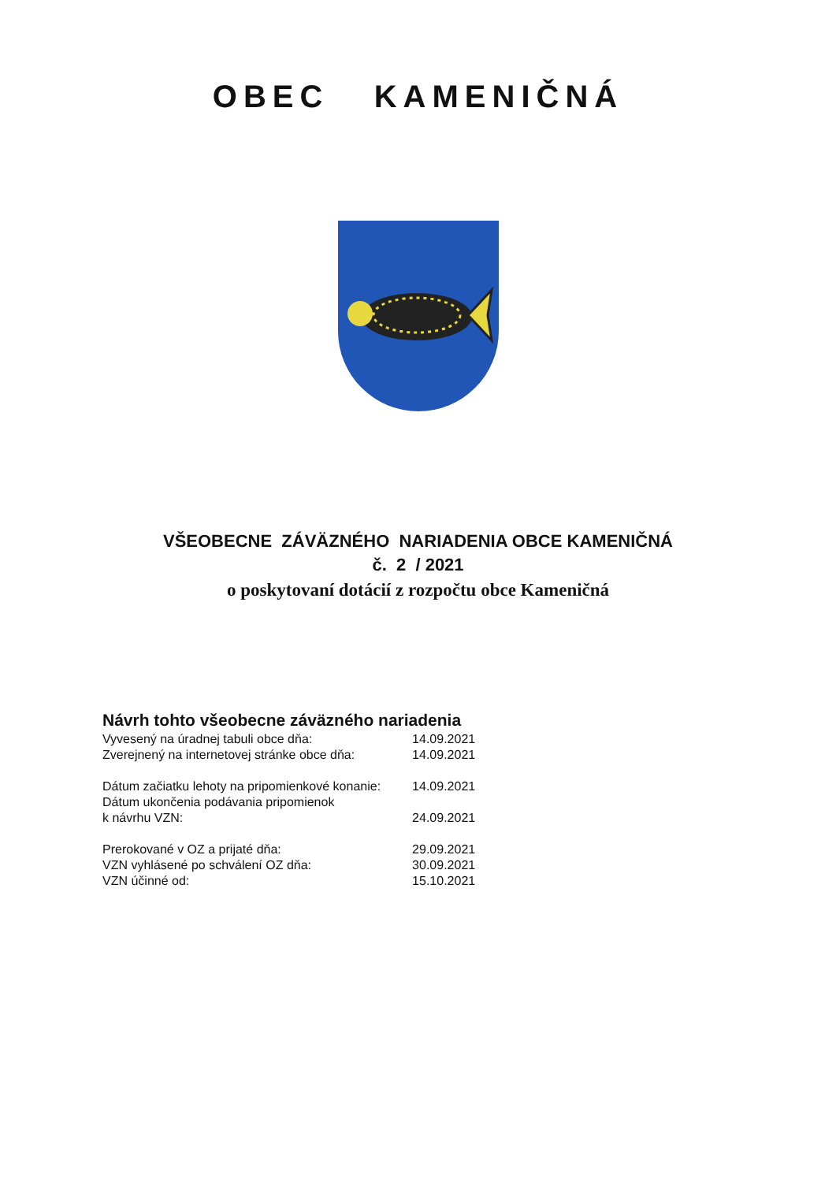OBEC KAMENIČNÁ
VŠEOBECNE ZÁVÄZNÉHO NARIADENIA OBCE KAMENIČNÁ
č. 2 / 2021
o poskytovaní dotácií z rozpočtu obce Kameničná
Návrh tohto všeobecne záväzného nariadenia
| Vyvesený na úradnej tabuli obce dňa: | 14.09.2021 |
| Zverejnený na internetovej stránke obce dňa: | 14.09.2021 |
| Dátum začiatku lehoty na pripomienkové konanie: | 14.09.2021 |
| Dátum ukončenia podávania pripomienok k návrhu VZN: | 24.09.2021 |
| Prerokované v OZ a prijaté dňa: | 29.09.2021 |
| VZN vyhlásené po schválení OZ dňa: | 30.09.2021 |
| VZN účinné od: | 15.10.2021 |